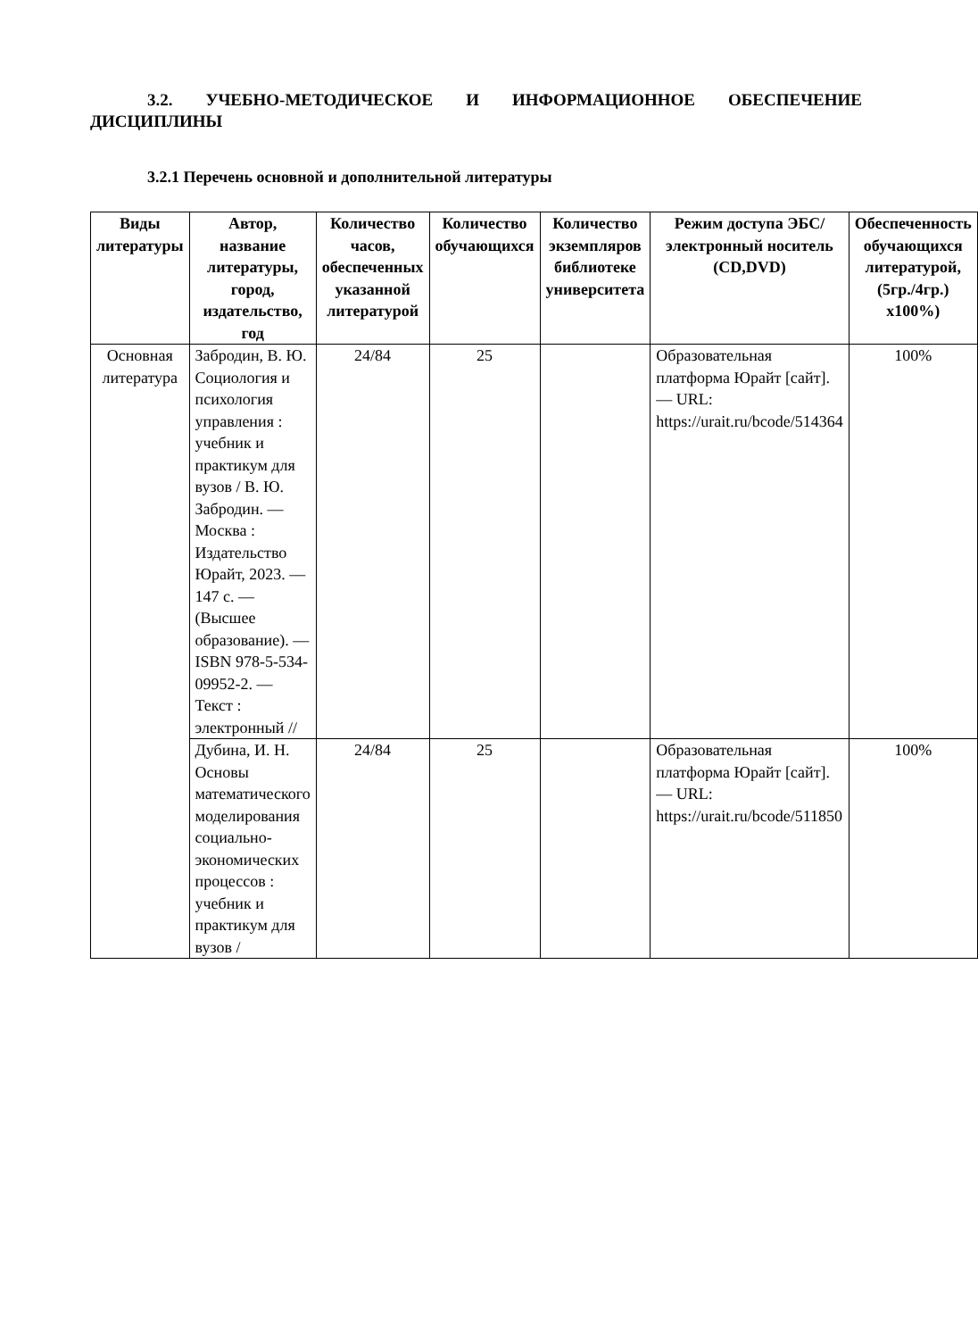3.2. УЧЕБНО-МЕТОДИЧЕСКОЕ И ИНФОРМАЦИОННОЕ ОБЕСПЕЧЕНИЕ ДИСЦИПЛИНЫ
3.2.1 Перечень основной и дополнительной литературы
| Виды литературы | Автор, название литературы, город, издательство, год | Количество часов, обеспеченных указанной литературой | Количество обучающихся | Количество экземпляров библиотеке университета | Режим доступа ЭБС/ электронный носитель (CD,DVD) | Обеспеченность обучающихся литературой, (5гр./4гр.) x100%) |
| --- | --- | --- | --- | --- | --- | --- |
| Основная литература | Забродин, В. Ю. Социология и психология управления : учебник и практикум для вузов / В. Ю. Забродин. — Москва : Издательство Юрайт, 2023. — 147 с. — (Высшее образование). — ISBN 978-5-534-09952-2. — Текст : электронный // | 24/84 | 25 | | Образовательная платформа Юрайт [сайт]. — URL: https://urait.ru/bcode/514364 | 100% |
| | Дубина, И. Н. Основы математического моделирования социально-экономических процессов : учебник и практикум для вузов / | 24/84 | 25 | | Образовательная платформа Юрайт [сайт]. — URL: https://urait.ru/bcode/511850 | 100% |